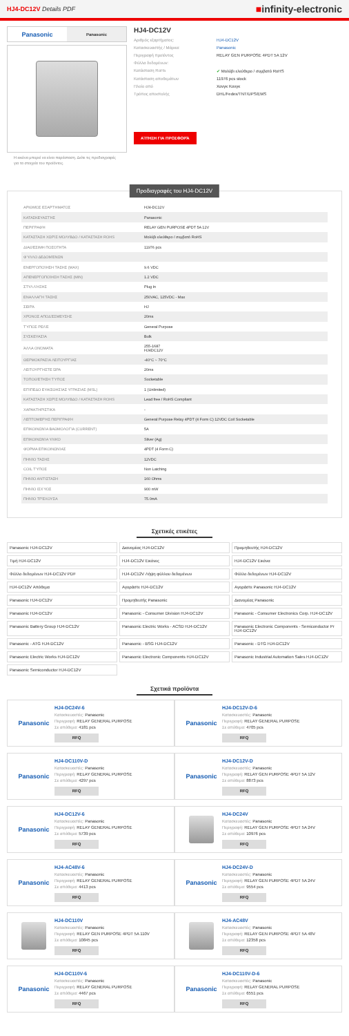HJ4-DC12V Details PDF
■infinity-electronic
Panasonic
Panasonic
Η εικόνα μπορεί να είναι παράσταση. Δείτε τις προδιαγραφές για τα στοιχεία του προϊόντος.
HJ4-DC12V
Αριθμός εξαρτήματος:
HJ4-DC12V
Κατασκευαστής / Μάρκα:
Panasonic
Περιγραφή προϊόντος
RELAY GEN PURPOSE 4PDT 5A 12V
Φύλλα δεδομένων:
Κατάσταση RoHs
✔ Μολύβι ελεύθερο / συμβατό RoHS
Κατάσταση αποθεμάτων
11976 pcs stock
Πλοίο από
Χονγκ Κονγκ
Τρόπος αποστολής
DHL/Fedex/TNT/UPS/EMS
ΑΊΤΗΣΗ ΓΙΑ ΠΡΟΣΦΟΡΆ
Προδιαγραφές του HJ4-DC12V
| ΑΡΙΘΜΌΣ ΕΞΑΡΤΉΜΑΤΟΣ | HJ4-DC12V |
| ΚΑΤΑΣΚΕΥΑΣΤΉΣ | Panasonic |
| ΠΕΡΙΓΡΑΦΉ | RELAY GEN PURPOSE 4PDT 5A 12V |
| ΚΑΤΆΣΤΑΣΗ ΧΩΡΊΣ ΜΌΛΥΒΔΟ / ΚΑΤΆΣΤΑΣΗ ROHS | Μολύβι ελεύθερο / συμβατό RoHS |
| ΔΙΑΘΈΣΙΜΗ ΠΟΣΌΤΗΤΑ | 11976 pcs |
| ΦΎΛΛΟ ΔΕΔΟΜΈΝΩΝ | |
| ΕΝΕΡΓΟΠΟΊΗΣΗ ΤΆΣΗΣ (MAX) | 9.6 VDC |
| ΑΠΕΝΕΡΓΟΠΟΊΗΣΗ ΤΆΣΗΣ (MIN) | 1.2 VDC |
| ΣΤΥΛ ΛΉΞΗΣ | Plug In |
| ΕΝΑΛΛΑΓΉ ΤΆΣΗΣ | 250VAC, 125VDC - Max |
| ΣΕΙΡΆ | HJ |
| ΧΡΌΝΟΣ ΑΠΟΔΈΣΜΕΥΣΗΣ | 20ms |
| ΤΎΠΟΣ ΡΕΛΈ | General Purpose |
| ΣΥΣΚΕΥΑΣΊΑ | Bulk |
| ΆΛΛΑ ΟΝΌΜΑΤΑ | 255-1687 HJ4DC12V |
| ΘΕΡΜΟΚΡΑΣΊΑ ΛΕΙΤΟΥΡΓΊΑΣ | -40°C ~ 70°C |
| ΛΕΙΤΟΥΡΓΉΣΤΕ ΏΡΑ | 20ms |
| ΤΟΠΟΘΈΤΗΣΗ ΤΎΠΟΣ | Socketable |
| ΕΠΊΠΕΔΟ ΕΥΑΙΣΘΗΣΊΑΣ ΥΓΡΑΣΊΑΣ (MSL) | 1 (Unlimited) |
| ΚΑΤΆΣΤΑΣΗ ΧΩΡΊΣ ΜΌΛΥΒΔΟ / ΚΑΤΆΣΤΑΣΗ ROHS | Lead free / RoHS Compliant |
| ΧΑΡΑΚΤΗΡΙΣΤΙΚΆ | - |
| ΛΕΠΤΟΜΕΡΉΣ ΠΕΡΙΓΡΑΦΉ | General Purpose Relay 4PDT (4 Form C) 12VDC Coil Socketable |
| ΕΠΙΚΟΙΝΩΝΊΑ ΒΑΘΜΟΛΟΓΊΑ (CURRENT) | 5A |
| ΕΠΙΚΟΙΝΩΝΊΑ ΥΛΙΚΌ | Silver (Ag) |
| ΦΌΡΜΑ ΕΠΙΚΟΙΝΩΝΊΑΣ | 4PDT (4 Form C) |
| ΠΗΝΊΟ ΤΆΣΗΣ | 12VDC |
| COIL ΤΎΠΟΣ | Non Latching |
| ΠΗΝΊΟ ΑΝΤΊΣΤΑΣΗ | 160 Ohms |
| ΠΗΝΊΟ ΙΣΧΎΟΣ | 900 mW |
| ΠΗΝΊΟ ΤΡΈΧΟΥΣΑ | 75.0mA |
Σχετικές ετικέτες
Panasonic HJ4-DC12V
Διανομέας HJ4-DC12V
Προμηθευτής HJ4-DC12V
Τιμή HJ4-DC12V
HJ4-DC12V Εικόνες
HJ4-DC12V Εικόνα
Φύλλο δεδομένων HJ4-DC12V PDF
HJ4-DC12V Λήψη φύλλου δεδομένων
Φύλλο δεδομένων HJ4-DC12V
HJ4-DC12V Απόθεμα
Αγοράστε HJ4-DC12V
Αγοράστε Panasonic HJ4-DC12V
Panasonic HJ4-DC12V
Προμηθευτής Panasonic
Διανομέας Panasonic
Panasonic HJ4-DC12V
Panasonic - Consumer Division HJ4-DC12V
Panasonic - Consumer Electronics Corp. HJ4-DC12V
Panasonic Battery Group HJ4-DC12V
Panasonic Electric Works - ACSD HJ4-DC12V
Panasonic Electronic Components - Semiconductor Pr HJ4-DC12V
Panasonic - ATG HJ4-DC12V
Panasonic - BSG HJ4-DC12V
Panasonic - DTG HJ4-DC12V
Panasonic Electric Works HJ4-DC12V
Panasonic Electronic Components HJ4-DC12V
Panasonic Industrial Automation Sales HJ4-DC12V
Panasonic Semiconductor HJ4-DC12V
Σχετικά προϊόντα
Panasonic
HJ4-DC24V-6
Κατασκευαστές: Panasonic
Περιγραφή: RELAY GENERAL PURPOSE
Σε απόθεμα: 4181 pcs
RFQ
Panasonic
HJ4-DC12V-D-6
Κατασκευαστές: Panasonic
Περιγραφή: RELAY GENERAL PURPOSE
Σε απόθεμα: 4705 pcs
RFQ
Panasonic
HJ4-DC110V-D
Κατασκευαστές: Panasonic
Περιγραφή: RELAY GENERAL PURPOSE
Σε απόθεμα: 4297 pcs
RFQ
Panasonic
HJ4-DC12V-D
Κατασκευαστές: Panasonic
Περιγραφή: RELAY GEN PURPOSE 4PDT 5A 12V
Σε απόθεμα: 8873 pcs
RFQ
Panasonic
HJ4-DC12V-6
Κατασκευαστές: Panasonic
Περιγραφή: RELAY GENERAL PURPOSE
Σε απόθεμα: 5739 pcs
RFQ
HJ4-DC24V
Κατασκευαστές: Panasonic
Περιγραφή: RELAY GEN PURPOSE 4PDT 5A 24V
Σε απόθεμα: 10976 pcs
RFQ
Panasonic
HJ4-AC48V-6
Κατασκευαστές: Panasonic
Περιγραφή: RELAY GENERAL PURPOSE
Σε απόθεμα: 4413 pcs
RFQ
Panasonic
HJ4-DC24V-D
Κατασκευαστές: Panasonic
Περιγραφή: RELAY GEN PURPOSE 4PDT 5A 24V
Σε απόθεμα: 9554 pcs
RFQ
HJ4-DC110V
Κατασκευαστές: Panasonic
Περιγραφή: RELAY GEN PURPOSE 4PDT 5A 110V
Σε απόθεμα: 10845 pcs
RFQ
HJ4-AC48V
Κατασκευαστές: Panasonic
Περιγραφή: RELAY GEN PURPOSE 4PDT 5A 48V
Σε απόθεμα: 12358 pcs
RFQ
Panasonic
HJ4-DC110V-6
Κατασκευαστές: Panasonic
Περιγραφή: RELAY GENERAL PURPOSE
Σε απόθεμα: 4467 pcs
RFQ
Panasonic
HJ4-DC110V-D-6
Κατασκευαστές: Panasonic
Περιγραφή: RELAY GENERAL PURPOSE
Σε απόθεμα: 6551 pcs
RFQ